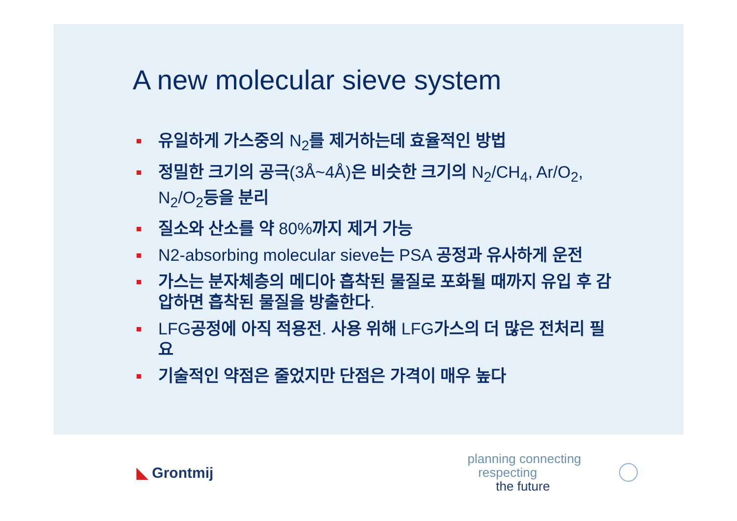A new molecular sieve system
유일하게 가스중의 N<sub>2</sub>를 제거하는데 효율적인 방법
정밀한 크기의 공극(3Å~4Å)은 비슷한 크기의 N<sub>2</sub>/CH<sub>4</sub>, Ar/O<sub>2</sub>, N<sub>2</sub>/O<sub>2</sub>등을 분리
질소와 산소를 약 80%까지 제거 가능
N2-absorbing molecular sieve는 PSA 공정과 유사하게 운전
가스는 분자체층의 메디아 흡착된 물질로 포화될 때까지 유입 후 감압하면 흡착된 물질을 방출한다.
LFG공정에 아직 적용전. 사용 위해 LFG가스의 더 많은 전처리 필요
기술적인 약점은 줄었지만 단점은 가격이 매우 높다
◣ Grontmij
planning connecting
respecting
the future